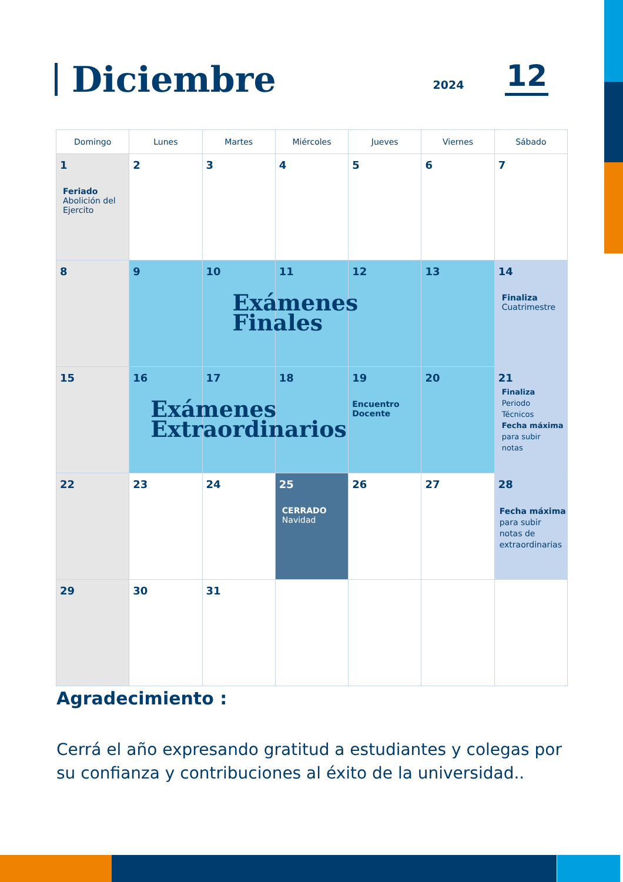Diciembre
2024
12
| Domingo | Lunes | Martes | Miércoles | Jueves | Viernes | Sábado |
| --- | --- | --- | --- | --- | --- | --- |
| 1 Feriado Abolición del Ejercito | 2 | 3 | 4 | 5 | 6 | 7 |
| 8 | 9 | 10 Exámenes Finales | 11 | 12 | 13 | 14 Finaliza Cuatrimestre |
| 15 | 16 Exámenes Extraordinarios | 17 | 18 | 19 Encuentro Docente | 20 | 21 Finaliza Periodo Técnicos Fecha máxima para subir notas |
| 22 | 23 | 24 | 25 CERRADO Navidad | 26 | 27 | 28 Fecha máxima para subir notas de extraordinarias |
| 29 | 30 | 31 | | | | |
Agradecimiento :
Cerrá el año expresando gratitud a estudiantes y colegas por su confianza y contribuciones al éxito de la universidad..